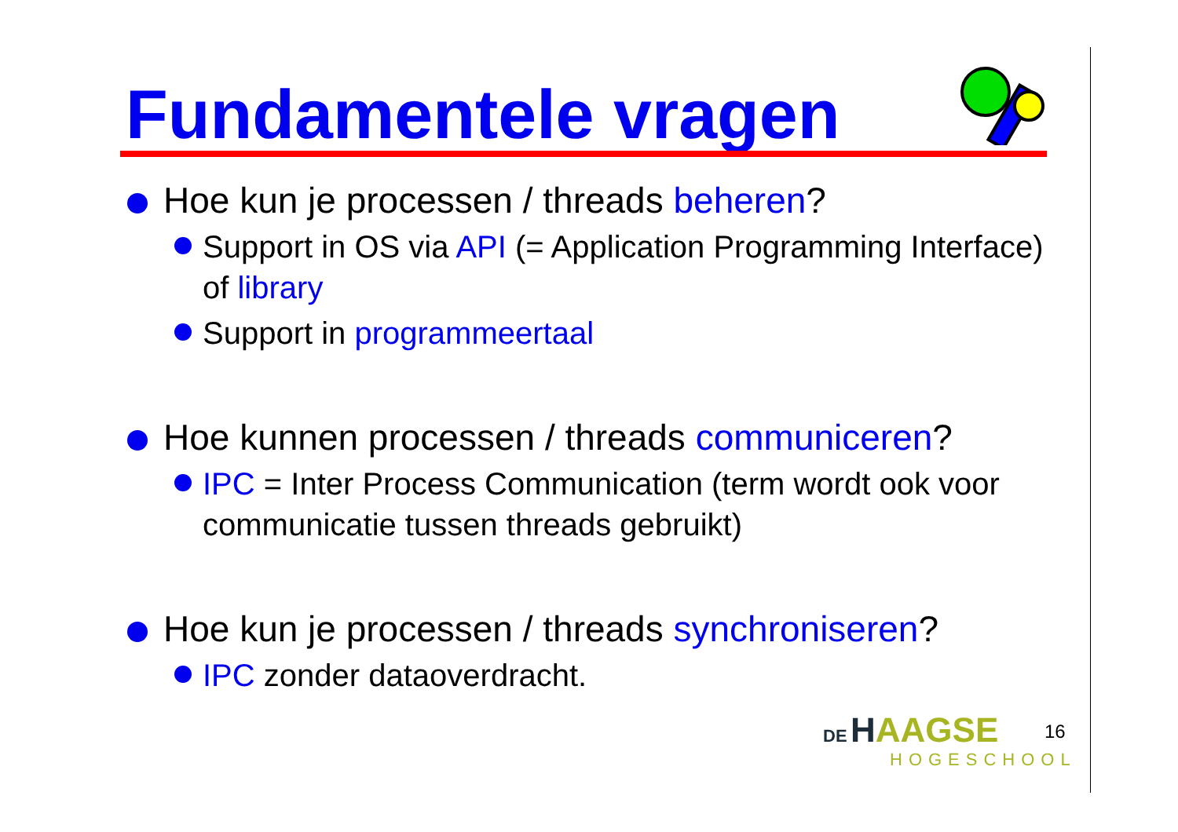Fundamentele vragen
Hoe kun je processen / threads beheren?
Support in OS via API (= Application Programming Interface) of library
Support in programmeertaal
Hoe kunnen processen / threads communiceren?
IPC = Inter Process Communication (term wordt ook voor communicatie tussen threads gebruikt)
Hoe kun je processen / threads synchroniseren?
IPC zonder dataoverdracht.
DE HAAGSE
HOGESCHOOL
16